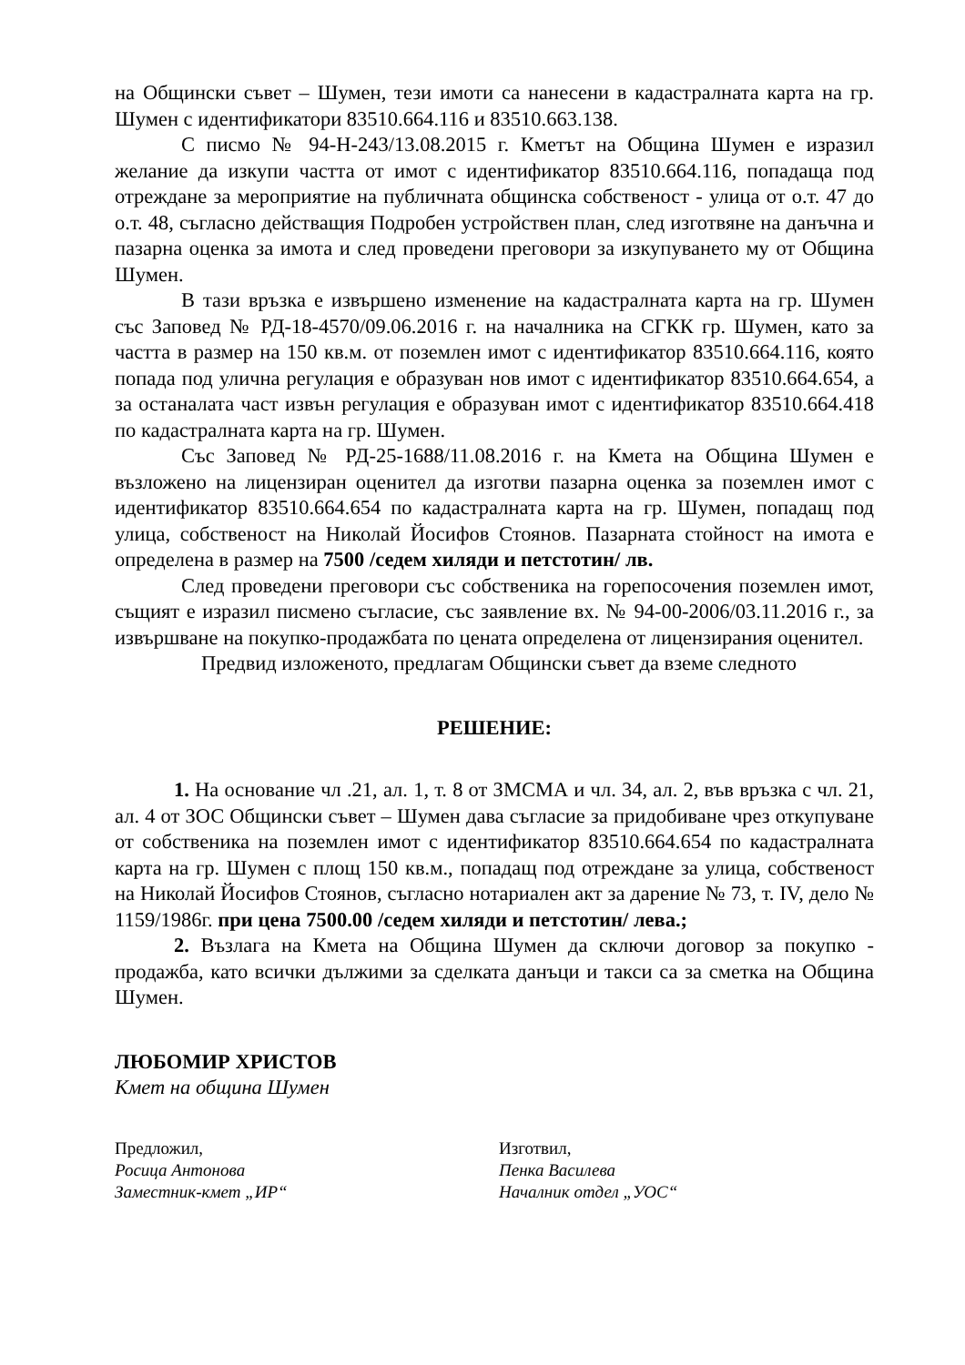на Общински съвет – Шумен, тези имоти са нанесени в кадастралната карта на гр. Шумен с идентификатори 83510.664.116 и 83510.663.138.
С писмо № 94-Н-243/13.08.2015 г. Кметът на Община Шумен е изразил желание да изкупи частта от имот с идентификатор 83510.664.116, попадаща под отреждане за мероприятие на публичната общинска собственост - улица от о.т. 47 до о.т. 48, съгласно действащия Подробен устройствен план, след изготвяне на данъчна и пазарна оценка за имота и след проведени преговори за изкупуването му от Община Шумен.
В тази връзка е извършено изменение на кадастралната карта на гр. Шумен със Заповед № РД-18-4570/09.06.2016 г. на началника на СГКК гр. Шумен, като за частта в размер на 150 кв.м. от поземлен имот с идентификатор 83510.664.116, която попада под улична регулация е образуван нов имот с идентификатор 83510.664.654, а за останалата част извън регулация е образуван имот с идентификатор 83510.664.418 по кадастралната карта на гр. Шумен.
Със Заповед № РД-25-1688/11.08.2016 г. на Кмета на Община Шумен е възложено на лицензиран оценител да изготви пазарна оценка за поземлен имот с идентификатор 83510.664.654 по кадастралната карта на гр. Шумен, попадащ под улица, собственост на Николай Йосифов Стоянов. Пазарната стойност на имота е определена в размер на 7500 /седем хиляди и петстотин/ лв.
След проведени преговори със собственика на горепосочения поземлен имот, същият е изразил писмено съгласие, със заявление вх. № 94-00-2006/03.11.2016 г., за извършване на покупко-продажбата по цената определена от лицензирания оценител.
Предвид изложеното, предлагам Общински съвет да вземе следното
РЕШЕНИЕ:
1. На основание чл .21, ал. 1, т. 8 от ЗМСМА и чл. 34, ал. 2, във връзка с чл. 21, ал. 4 от ЗОС Общински съвет – Шумен дава съгласие за придобиване чрез откупуване от собственика на поземлен имот с идентификатор 83510.664.654 по кадастралната карта на гр. Шумен с площ 150 кв.м., попадащ под отреждане за улица, собственост на Николай Йосифов Стоянов, съгласно нотариален акт за дарение № 73, т. IV, дело № 1159/1986г. при цена 7500.00 /седем хиляди и петстотин/ лева.;
2. Възлага на Кмета на Община Шумен да сключи договор за покупко - продажба, като всички дължими за сделката данъци и такси са за сметка на Община Шумен.
ЛЮБОМИР ХРИСТОВ
Кмет на община Шумен
Предложил,
Росица Антонова
Заместник-кмет „ИР“
Изготвил,
Пенка Василева
Началник отдел „УОС“